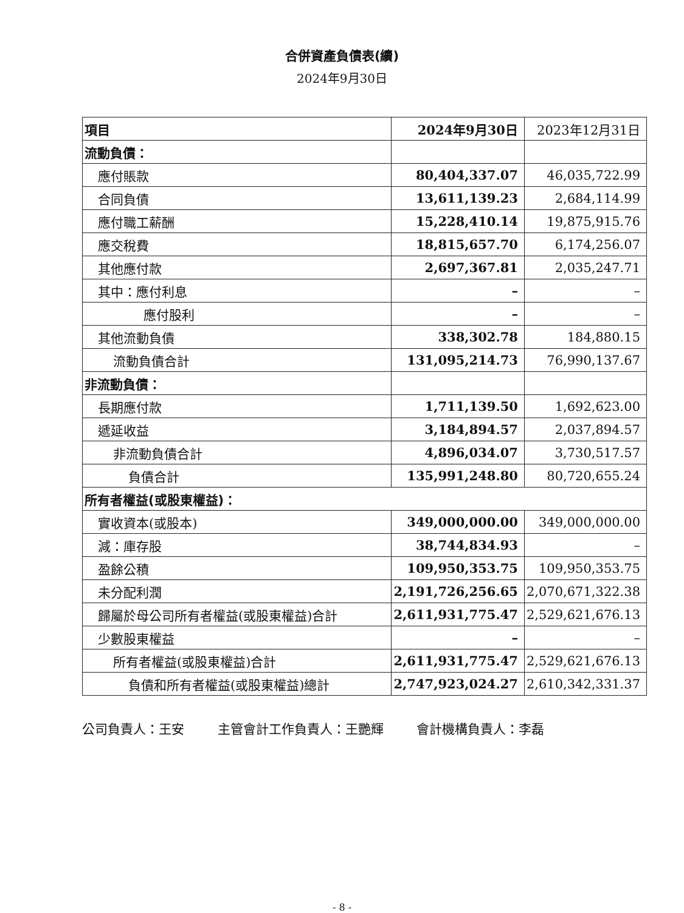合併資產負債表(續)
2024年9月30日
| 項目 | 2024年9月30日 | 2023年12月31日 |
| 流動負債： | | |
| 應付賬款 | 80,404,337.07 | 46,035,722.99 |
| 合同負債 | 13,611,139.23 | 2,684,114.99 |
| 應付職工薪酬 | 15,228,410.14 | 19,875,915.76 |
| 應交稅費 | 18,815,657.70 | 6,174,256.07 |
| 其他應付款 | 2,697,367.81 | 2,035,247.71 |
| 其中：應付利息 | – | – |
| 應付股利 | – | – |
| 其他流動負債 | 338,302.78 | 184,880.15 |
| 流動負債合計 | 131,095,214.73 | 76,990,137.67 |
| 非流動負債： | | |
| 長期應付款 | 1,711,139.50 | 1,692,623.00 |
| 遞延收益 | 3,184,894.57 | 2,037,894.57 |
| 非流動負債合計 | 4,896,034.07 | 3,730,517.57 |
| 負債合計 | 135,991,248.80 | 80,720,655.24 |
| 所有者權益(或股東權益)： | | |
| 實收資本(或股本) | 349,000,000.00 | 349,000,000.00 |
| 減：庫存股 | 38,744,834.93 | – |
| 盈餘公積 | 109,950,353.75 | 109,950,353.75 |
| 未分配利潤 | 2,191,726,256.65 | 2,070,671,322.38 |
| 歸屬於母公司所有者權益(或股東權益)合計 | 2,611,931,775.47 | 2,529,621,676.13 |
| 少數股東權益 | – | – |
| 所有者權益(或股東權益)合計 | 2,611,931,775.47 | 2,529,621,676.13 |
| 負債和所有者權益(或股東權益)總計 | 2,747,923,024.27 | 2,610,342,331.37 |
公司負責人：王安 主管會計工作負責人：王艷輝 會計機構負責人：李磊
- 8 -